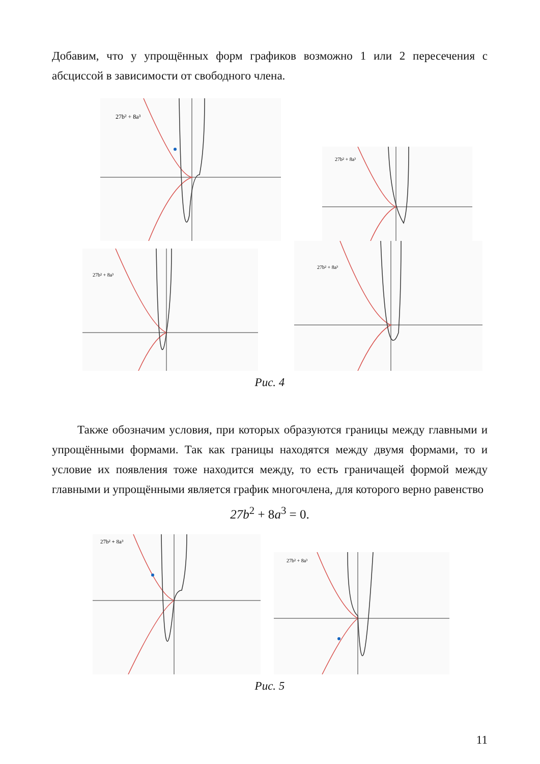Добавим, что у упрощённых форм графиков возможно 1 или 2 пересечения с абсциссой в зависимости от свободного члена.
27b² + 8a³
27b² + 8a³
27b² + 8a³
27b² + 8a³
Рис. 4
Также обозначим условия, при которых образуются границы между главными и упрощёнными формами. Так как границы находятся между двумя формами, то и условие их появления тоже находится между, то есть граничащей формой между главными и упрощёнными является график многочлена, для которого верно равенство
27b<sup>2</sup> + 8a<sup>3</sup> = 0.
27b² + 8a³
27b² + 8a³
Рис. 5
11